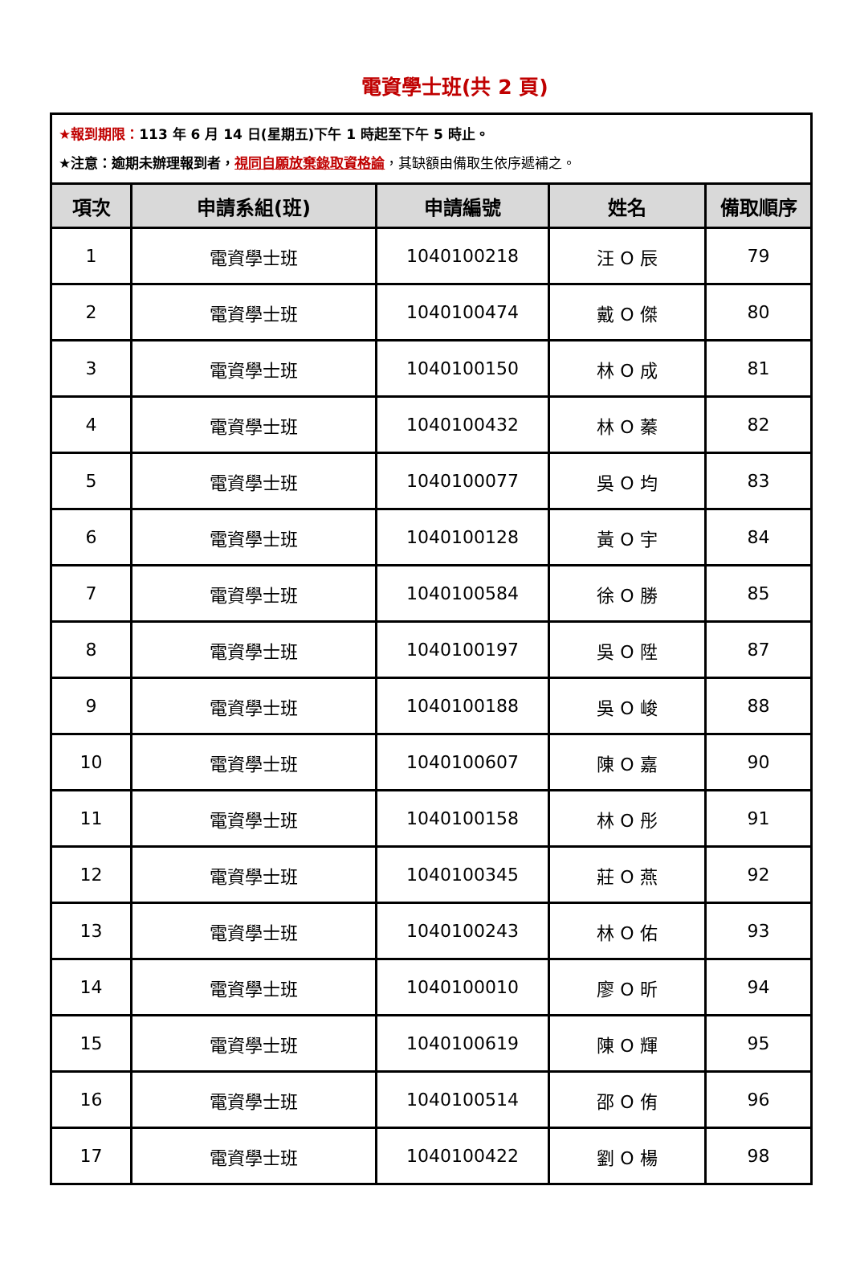電資學士班(共 2 頁)
| ★報到期限： 113 年 6 月 14 日(星期五)下午 1 時起至下午 5 時止。 ★注意：逾期未辦理報到者， 視同自願放棄錄取資格論 ，其缺額由備取生依序遞補之。 | | | | |
| 項次 | 申請系組(班) | 申請編號 | 姓名 | 備取順序 |
| 1 | 電資學士班 | 1040100218 | 汪 O 辰 | 79 |
| 2 | 電資學士班 | 1040100474 | 戴 O 傑 | 80 |
| 3 | 電資學士班 | 1040100150 | 林 O 成 | 81 |
| 4 | 電資學士班 | 1040100432 | 林 O 蓁 | 82 |
| 5 | 電資學士班 | 1040100077 | 吳 O 均 | 83 |
| 6 | 電資學士班 | 1040100128 | 黃 O 宇 | 84 |
| 7 | 電資學士班 | 1040100584 | 徐 O 勝 | 85 |
| 8 | 電資學士班 | 1040100197 | 吳 O 陞 | 87 |
| 9 | 電資學士班 | 1040100188 | 吳 O 峻 | 88 |
| 10 | 電資學士班 | 1040100607 | 陳 O 嘉 | 90 |
| 11 | 電資學士班 | 1040100158 | 林 O 彤 | 91 |
| 12 | 電資學士班 | 1040100345 | 莊 O 燕 | 92 |
| 13 | 電資學士班 | 1040100243 | 林 O 佑 | 93 |
| 14 | 電資學士班 | 1040100010 | 廖 O 昕 | 94 |
| 15 | 電資學士班 | 1040100619 | 陳 O 輝 | 95 |
| 16 | 電資學士班 | 1040100514 | 邵 O 侑 | 96 |
| 17 | 電資學士班 | 1040100422 | 劉 O 楊 | 98 |